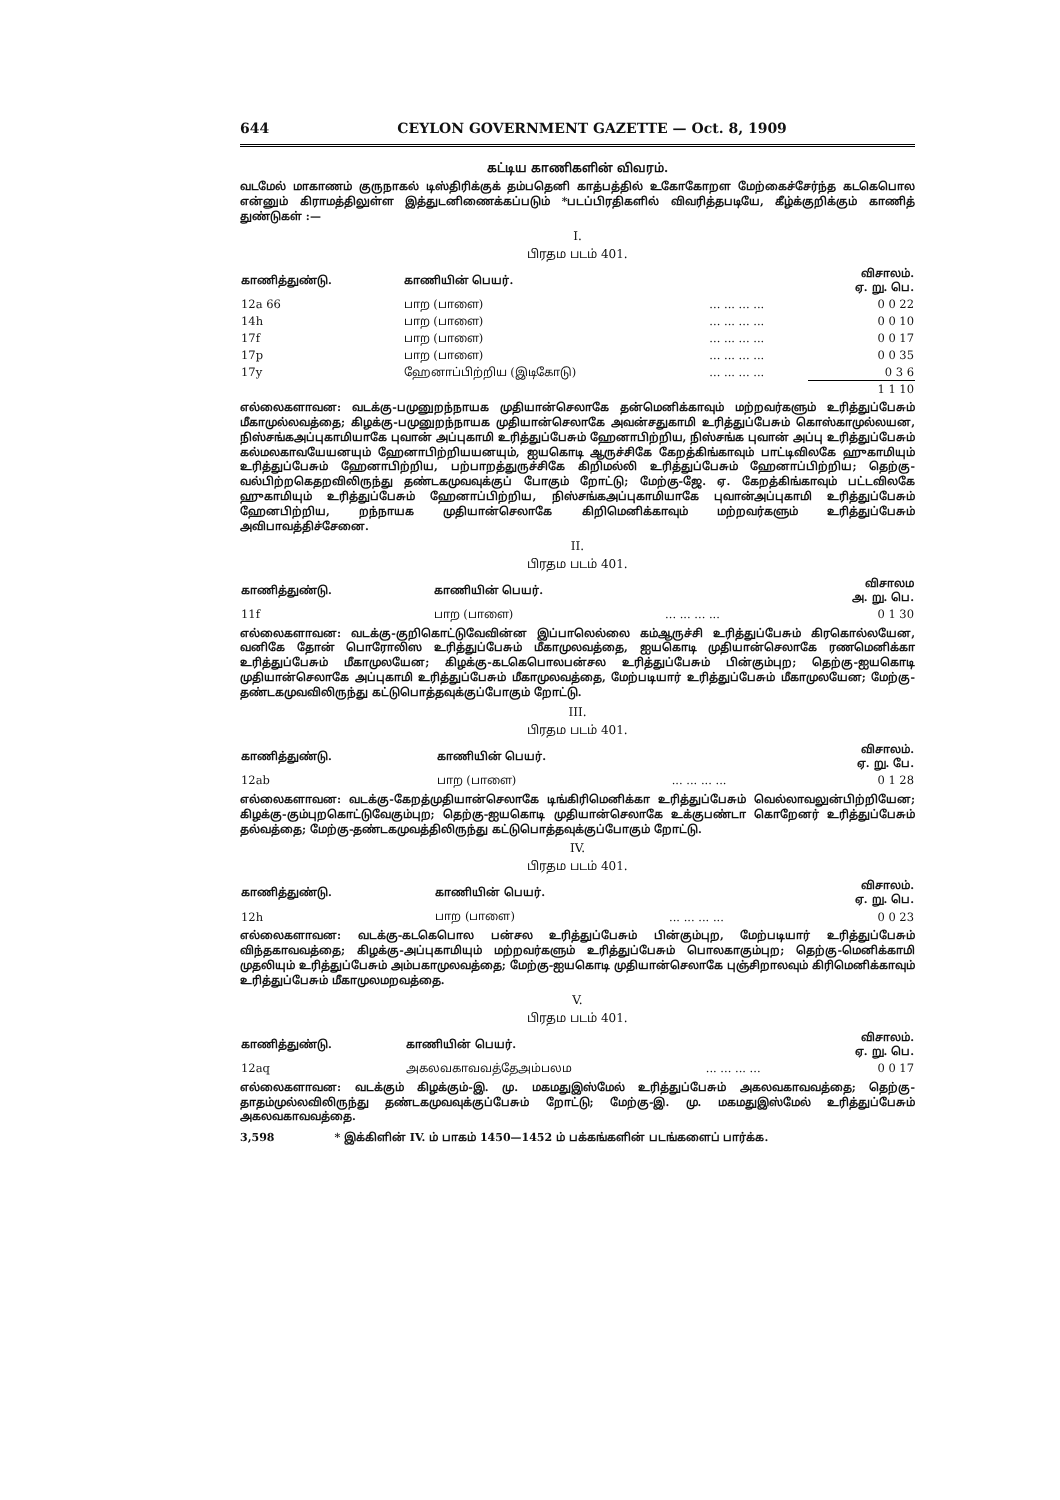644 CEYLON GOVERNMENT GAZETTE — Oct. 8, 1909
கட்டிய காணிகளின் விவரம்.
வடமேல் மாகாணம் குருநாகல் டிஸ்திரிக்குக் தம்பதெனி காத்பத்தில் உகோகோறள மேற்கைச்சேர்ந்த கடகெபொல என்னும் கிராமத்திலுள்ள இத்துடனிணைக்கப்படும் *படப்பிரதிகளில் விவரித்தபடியே, கீழ்க்குறிக்கும் காணித் துண்டுகள் :—
I.
பிரதம படம் 401.
| காணித்துண்டு. | காணியின் பெயர். | | விசாலம். ஏ. று. பெ. |
| --- | --- | --- | --- |
| 12a 66 | பாற (பாளை) | ... ... ... ... | 0 0 22 |
| 14h | பாற (பாளை) | ... ... ... ... | 0 0 10 |
| 17f | பாற (பாளை) | ... ... ... ... | 0 0 17 |
| 17p | பாற (பாளை) | ... ... ... ... | 0 0 35 |
| 17y | ஹேனாப்பிற்றிய (இடிகோடு) | ... ... ... ... | 0 3 6 |
| | | | 1 1 10 |
எல்லைகளாவன: வடக்கு-பமுனுறந்நாயக முதியான்செலாகே தன்மெனிக்காவும் மற்றவர்களும் உரித்துப்பேசும் மீகாமுல்லவத்தை; கிழக்கு-பமுனுறந்நாயக முதியான்செலாகே அவன்சதுகாமி உரித்துப்பேசும் கொஸ்காமுல்லயன, நிஸ்சங்கஅப்புகாமியாகே புவான் அப்புகாமி உரித்துப்பேசும் ஹேனாபிற்றிய, நிஸ்சங்க புவான் அப்பு உரித்துப்பேசும் கல்மலகாவயேயனயும் ஹேனாபிற்றியயனயும், ஐயகொடி ஆருச்சிகே கேறத்கிங்காவும் பாட்டிவிலகே ஹுகாமியும் உரித்துப்பேசும் ஹேனாபிற்றிய, பற்பாறத்துருச்சிகே கிறிமல்லி உரித்துப்பேசும் ஹேனாப்பிற்றிய; தெற்கு-வல்பிற்றகெதறவிலிருந்து தண்டகமுவவுக்குப் போகும் றோட்டு; மேற்கு-ஜே. ஏ. கேறத்கிங்காவும் பட்டவிலகே ஹுகாமியும் உரித்துப்பேசும் ஹேனாப்பிற்றிய, நிஸ்சங்கஅப்புகாமியாகே புவான்அப்புகாமி உரித்துப்பேசும் ஹேனபிற்றிய, றந்நாயக முதியான்செலாகே கிறிமெனிக்காவும் மற்றவர்களும் உரித்துப்பேசும் அவிபாவத்திச்சேனை.
II.
பிரதம படம் 401.
| காணித்துண்டு. | காணியின் பெயர். | | விசாலம அ. று. பெ. |
| --- | --- | --- | --- |
| 11f | பாற (பாளை) | ... ... ... ... | 0 1 30 |
எல்லைகளாவன: வடக்கு-குறிகொட்டுவேவின்ன இப்பாலெல்லை கம்ஆருச்சி உரித்துப்பேசும் கிரகொல்லயேன, வனிகே தோன் பொரோலிஸ உரித்துப்பேசும் மீகாமுலவத்தை, ஐயகொடி முதியான்செலாகே ரணமெனிக்கா உரித்துப்பேசும் மீகாமுலயேன; கிழக்கு-கடகெபொலபன்சல உரித்துப்பேசும் பின்கும்புற; தெற்கு-ஐயகொடி முதியான்செலாகே அப்புகாமி உரித்துப்பேசும் மீகாமுலவத்தை, மேற்படியார் உரித்துப்பேசும் மீகாமுலயேன; மேற்கு-தண்டகமுவவிலிருந்து கட்டுபொத்தவுக்குப்போகும் றோட்டு.
III.
பிரதம படம் 401.
| காணித்துண்டு. | காணியின் பெயர். | | விசாலம். ஏ. று. பே. |
| --- | --- | --- | --- |
| 12ab | பாற (பாளை) | ... ... ... ... | 0 1 28 |
எல்லைகளாவன: வடக்கு-கேறத்முதியான்செலாகே டிங்கிரிமெனிக்கா உரித்துப்பேசும் வெல்லாவலுன்பிற்றியேன; கிழக்கு-கும்புறகொட்டுவேகும்புற; தெற்கு-ஐயகொடி முதியான்செலாகே உக்குபண்டா கொறேனர் உரித்துப்பேசும் தல்வத்தை; மேற்கு-தண்டகமுவத்திலிருந்து கட்டுபொத்தவுக்குப்போகும் றோட்டு.
IV.
பிரதம படம் 401.
| காணித்துண்டு. | காணியின் பெயர். | | விசாலம். ஏ. று. பெ. |
| --- | --- | --- | --- |
| 12h | பாற (பாளை) | ... ... ... ... | 0 0 23 |
எல்லைகளாவன: வடக்கு-கடகெபொல பன்சல உரித்துப்பேசும் பின்கும்புற, மேற்படியார் உரித்துப்பேசும் விந்தகாவவத்தை; கிழக்கு-அப்புகாமியும் மற்றவர்களும் உரித்துப்பேசும் பொலகாகும்புற; தெற்கு-மெனிக்காமி முதலியும் உரித்துப்பேசும் அம்பகாமுலவத்தை; மேற்கு-ஐயகொடி முதியான்செலாகே புஞ்சிறாலவும் கிரிமெனிக்காவும் உரித்துப்பேசும் மீகாமுலமறவத்தை.
V.
பிரதம படம் 401.
| காணித்துண்டு. | காணியின் பெயர். | | விசாலம். ஏ. று. பெ. |
| --- | --- | --- | --- |
| 12aq | அகலவகாவவத்தேஅம்பலம | ... ... ... ... | 0 0 17 |
எல்லைகளாவன: வடக்கும் கிழக்கும்-இ. மு. மகமதுஇஸ்மேல் உரித்துப்பேசும் அகலவகாவவத்தை; தெற்கு-தாதம்முல்லவிலிருந்து தண்டகமுவவுக்குப்பேசும் றோட்டு; மேற்கு-இ. மு. மகமதுஇஸ்மேல் உரித்துப்பேசும் அகலவகாவவத்தை.
3,598 * இக்கிளின் IV. ம் பாகம் 1450—1452 ம் பக்கங்களின் படங்களைப் பார்க்க.